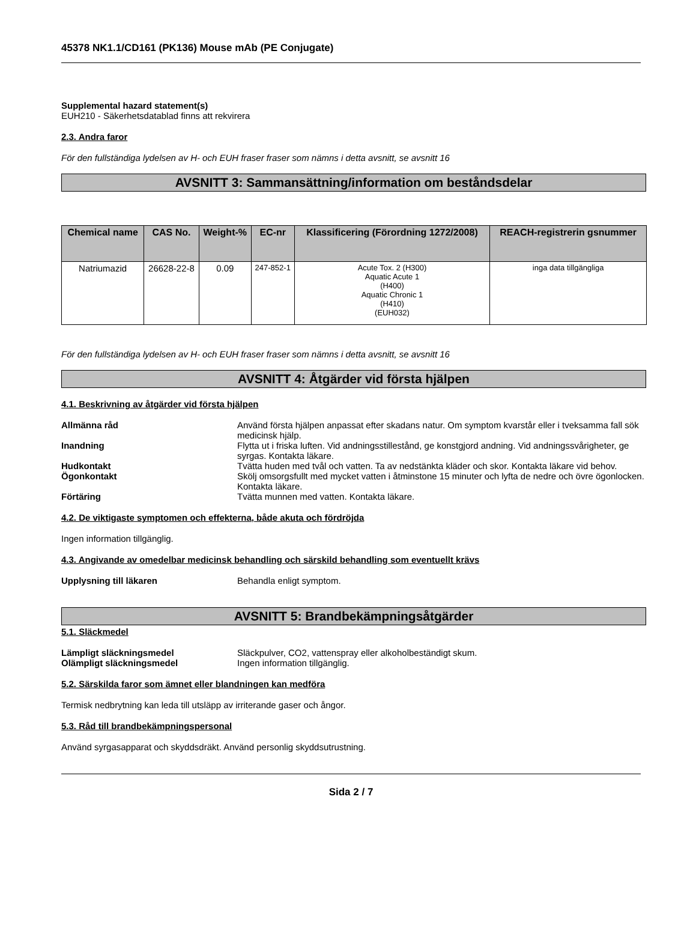45378 NK1.1/CD161 (PK136) Mouse mAb (PE Conjugate)
Supplemental hazard statement(s)
EUH210 - Säkerhetsdatablad finns att rekvirera
2.3. Andra faror
För den fullständiga lydelsen av H- och EUH fraser fraser som nämns i detta avsnitt, se avsnitt 16
AVSNITT 3: Sammansättning/information om beståndsdelar
| Chemical name | CAS No. | Weight-% | EC-nr | Klassificering (Förordning 1272/2008) | REACH-registrerin gsnummer |
| --- | --- | --- | --- | --- | --- |
| Natriumazid | 26628-22-8 | 0.09 | 247-852-1 | Acute Tox. 2 (H300) Aquatic Acute 1 (H400) Aquatic Chronic 1 (H410) (EUH032) | inga data tillgängliga |
För den fullständiga lydelsen av H- och EUH fraser fraser som nämns i detta avsnitt, se avsnitt 16
AVSNITT 4: Åtgärder vid första hjälpen
4.1. Beskrivning av åtgärder vid första hjälpen
Allmänna råd Använd första hjälpen anpassat efter skadans natur. Om symptom kvarstår eller i tveksamma fall sök medicinsk hjälp.
Inandning Flytta ut i friska luften. Vid andningsstillestånd, ge konstgjord andning. Vid andningssvårigheter, ge syrgas. Kontakta läkare.
Hudkontakt Tvätta huden med tvål och vatten. Ta av nedstänkta kläder och skor. Kontakta läkare vid behov.
Ögonkontakt Skölj omsorgsfullt med mycket vatten i åtminstone 15 minuter och lyfta de nedre och övre ögonlocken. Kontakta läkare.
Förtäring Tvätta munnen med vatten. Kontakta läkare.
4.2. De viktigaste symptomen och effekterna, både akuta och fördröjda
Ingen information tillgänglig.
4.3. Angivande av omedelbar medicinsk behandling och särskild behandling som eventuellt krävs
Upplysning till läkaren Behandla enligt symptom.
AVSNITT 5: Brandbekämpningsåtgärder
5.1. Släckmedel
Lämpligt släckningsmedel Släckpulver, CO2, vattenspray eller alkoholbeständigt skum.
Olämpligt släckningsmedel Ingen information tillgänglig.
5.2. Särskilda faror som ämnet eller blandningen kan medföra
Termisk nedbrytning kan leda till utsläpp av irriterande gaser och ångor.
5.3. Råd till brandbekämpningspersonal
Använd syrgasapparat och skyddsdräkt. Använd personlig skyddsutrustning.
Sida 2 / 7